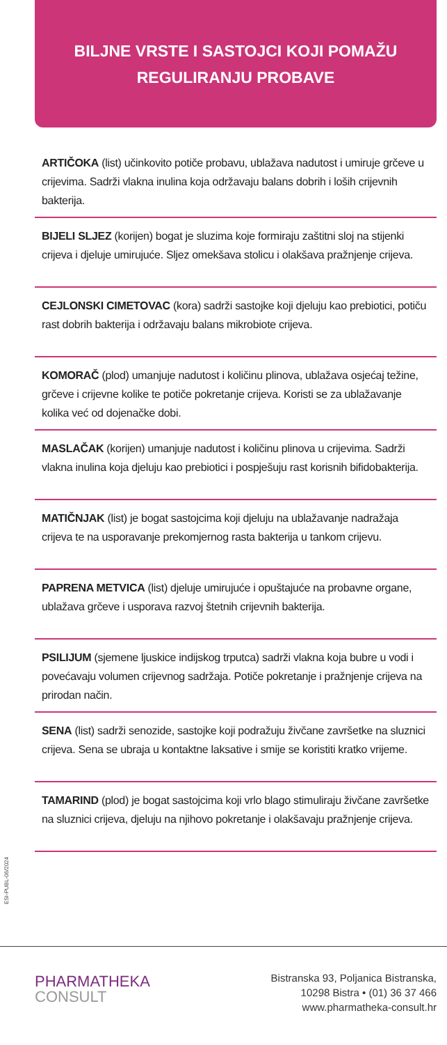BILJNE VRSTE I SASTOJCI KOJI POMAŽU
REGULIRANJU PROBAVE
ARTIČOKA (list) učinkovito potiče probavu, ublažava nadutost i umiruje grčeve u crijevima. Sadrži vlakna inulina koja održavaju balans dobrih i loših crijevnih bakterija.
BIJELI SLJEZ (korijen) bogat je sluzima koje formiraju zaštitni sloj na stijenki crijeva i djeluje umirujuće. Sljez omekšava stolicu i olakšava pražnjenje crijeva.
CEJLONSKI CIMETOVAC (kora) sadrži sastojke koji djeluju kao prebiotici, potiču rast dobrih bakterija i održavaju balans mikrobiote crijeva.
KOMORAČ (plod) umanjuje nadutost i količinu plinova, ublažava osjećaj težine, grčeve i crijevne kolike te potiče pokretanje crijeva. Koristi se za ublažavanje kolika već od dojenačke dobi.
MASLAČAK (korijen) umanjuje nadutost i količinu plinova u crijevima. Sadrži vlakna inulina koja djeluju kao prebiotici i pospješuju rast korisnih bifidobakterija.
MATIČNJAK (list) je bogat sastojcima koji djeluju na ublažavanje nadražaja crijeva te na usporavanje prekomjernog rasta bakterija u tankom crijevu.
PAPRENA METVICA (list) djeluje umirujuće i opuštajuće na probavne organe, ublažava grčeve i usporava razvoj štetnih crijevnih bakterija.
PSILIJUM (sjemene ljuskice indijskog trputca) sadrži vlakna koja bubre u vodi i povećavaju volumen crijevnog sadržaja. Potiče pokretanje i pražnjenje crijeva na prirodan način.
SENA (list) sadrži senozide, sastojke koji podražuju živčane završetke na sluznici crijeva. Sena se ubraja u kontaktne laksative i smije se koristiti kratko vrijeme.
TAMARIND (plod) je bogat sastojcima koji vrlo blago stimuliraju živčane završetke na sluznici crijeva, djeluju na njihovo pokretanje i olakšavaju pražnjenje crijeva.
ESI-PUBL-06/2024
PHARMATHEKA
CONSULT
Bistranska 93, Poljanica Bistranska,
10298 Bistra • (01) 36 37 466
www.pharmatheka-consult.hr